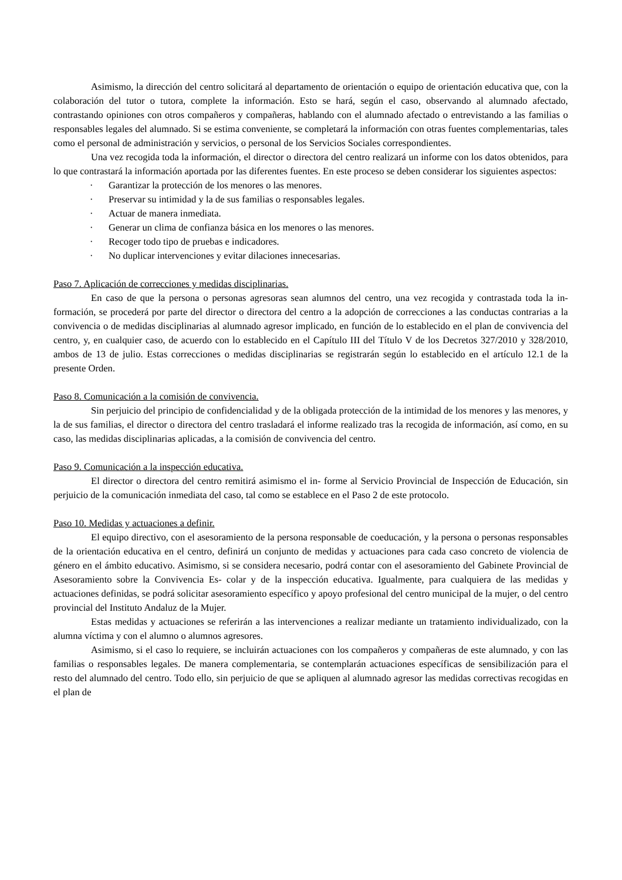Asimismo, la dirección del centro solicitará al departamento de orientación o equipo de orientación educativa que, con la colaboración del tutor o tutora, complete la información. Esto se hará, según el caso, observando al alumnado afectado, contrastando opiniones con otros compañeros y compañeras, hablando con el alumnado afectado o entrevistando a las familias o responsables legales del alumnado. Si se estima conveniente, se completará la información con otras fuentes complementarias, tales como el personal de administración y servicios, o personal de los Servicios Sociales correspondientes.
Una vez recogida toda la información, el director o directora del centro realizará un informe con los datos obtenidos, para lo que contrastará la información aportada por las diferentes fuentes. En este proceso se deben considerar los siguientes aspectos:
· Garantizar la protección de los menores o las menores.
· Preservar su intimidad y la de sus familias o responsables legales.
· Actuar de manera inmediata.
· Generar un clima de confianza básica en los menores o las menores.
· Recoger todo tipo de pruebas e indicadores.
· No duplicar intervenciones y evitar dilaciones innecesarias.
Paso 7. Aplicación de correcciones y medidas disciplinarias.
En caso de que la persona o personas agresoras sean alumnos del centro, una vez recogida y contrastada toda la in- formación, se procederá por parte del director o directora del centro a la adopción de correcciones a las conductas contrarias a la convivencia o de medidas disciplinarias al alumnado agresor implicado, en función de lo establecido en el plan de convivencia del centro, y, en cualquier caso, de acuerdo con lo establecido en el Capítulo III del Título V de los Decretos 327/2010 y 328/2010, ambos de 13 de julio. Estas correcciones o medidas disciplinarias se registrarán según lo establecido en el artículo 12.1 de la presente Orden.
Paso 8. Comunicación a la comisión de convivencia.
Sin perjuicio del principio de confidencialidad y de la obligada protección de la intimidad de los menores y las menores, y la de sus familias, el director o directora del centro trasladará el informe realizado tras la recogida de información, así como, en su caso, las medidas disciplinarias aplicadas, a la comisión de convivencia del centro.
Paso 9. Comunicación a la inspección educativa.
El director o directora del centro remitirá asimismo el in- forme al Servicio Provincial de Inspección de Educación, sin perjuicio de la comunicación inmediata del caso, tal como se establece en el Paso 2 de este protocolo.
Paso 10. Medidas y actuaciones a definir.
El equipo directivo, con el asesoramiento de la persona responsable de coeducación, y la persona o personas responsables de la orientación educativa en el centro, definirá un conjunto de medidas y actuaciones para cada caso concreto de violencia de género en el ámbito educativo. Asimismo, si se considera necesario, podrá contar con el asesoramiento del Gabinete Provincial de Asesoramiento sobre la Convivencia Es- colar y de la inspección educativa. Igualmente, para cualquiera de las medidas y actuaciones definidas, se podrá solicitar asesoramiento específico y apoyo profesional del centro municipal de la mujer, o del centro provincial del Instituto Andaluz de la Mujer.
Estas medidas y actuaciones se referirán a las intervenciones a realizar mediante un tratamiento individualizado, con la alumna víctima y con el alumno o alumnos agresores.
Asimismo, si el caso lo requiere, se incluirán actuaciones con los compañeros y compañeras de este alumnado, y con las familias o responsables legales. De manera complementaria, se contemplarán actuaciones específicas de sensibilización para el resto del alumnado del centro. Todo ello, sin perjuicio de que se apliquen al alumnado agresor las medidas correctivas recogidas en el plan de